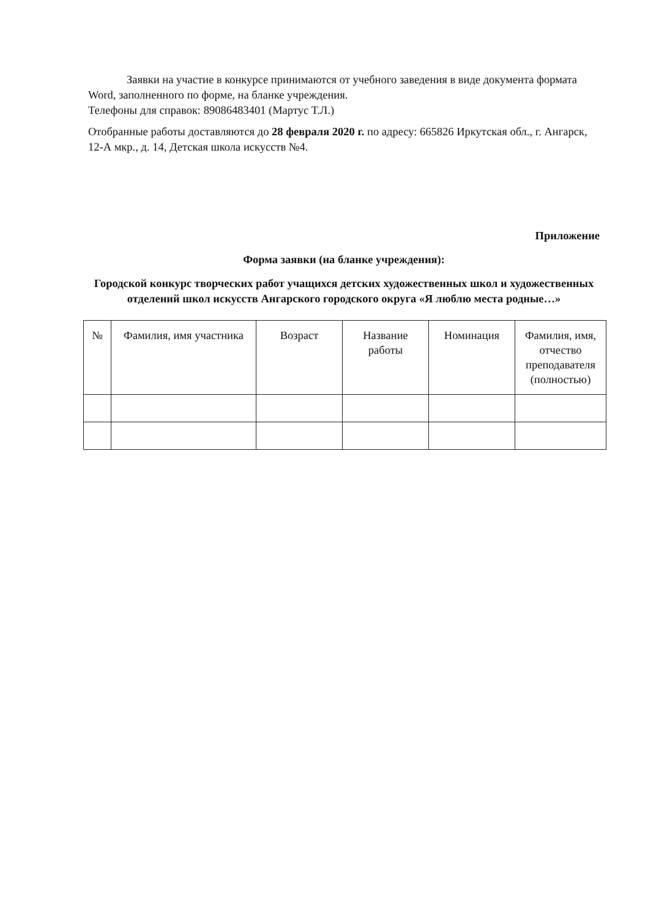Заявки на участие в конкурсе принимаются от учебного заведения в виде документа формата Word, заполненного по форме, на бланке учреждения.
Телефоны для справок: 89086483401 (Мартус Т.Л.)
Отобранные работы доставляются до 28 февраля 2020 г. по адресу: 665826 Иркутская обл., г. Ангарск, 12-А мкр., д. 14, Детская школа искусств №4.
Приложение
Форма заявки (на бланке учреждения):
Городской конкурс творческих работ учащихся детских художественных школ и художественных отделений школ искусств Ангарского городского округа «Я люблю места родные…»
| № | Фамилия, имя участника | Возраст | Название работы | Номинация | Фамилия, имя, отчество преподавателя (полностью) |
| --- | --- | --- | --- | --- | --- |